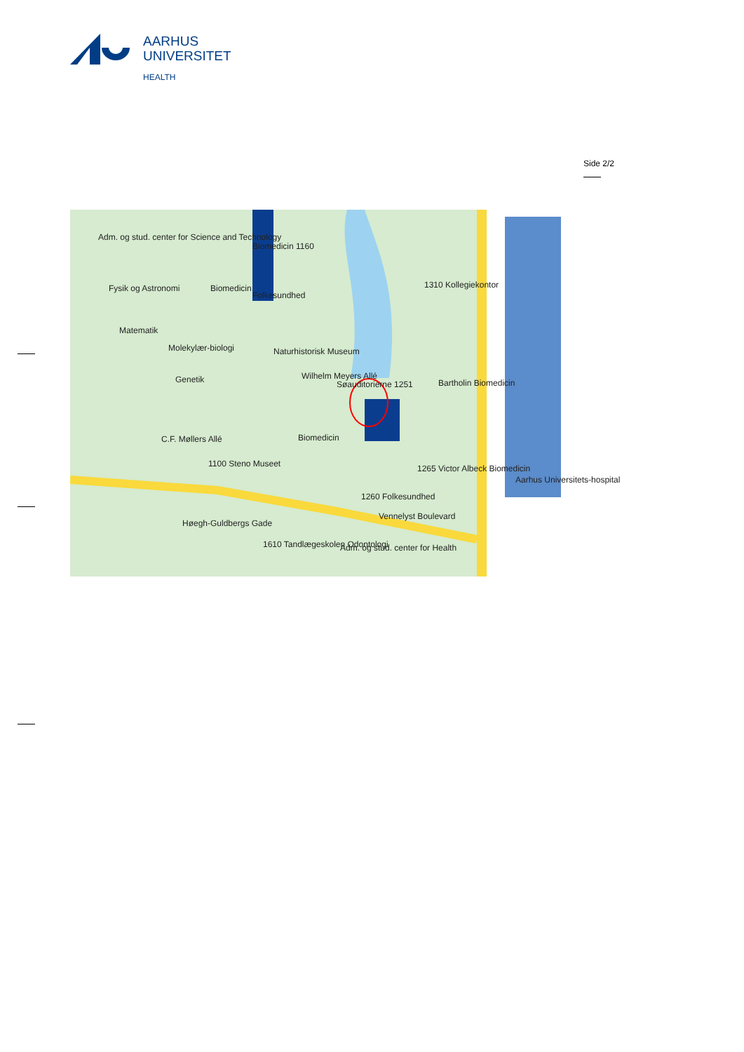AARHUS
UNIVERSITET
HEALTH
Side 2/2
Adm. og stud. center for Science and Technology
Fysik og Astronomi
Matematik
Molekylær-biologi
Genetik
Biomedicin
Biomedicin 1160
Folkesundhed
Naturhistorisk Museum
Wilhelm Meyers Allé
Søauditorierne 1251 Bartholin Biomedicin
Biomedicin
1265 Victor Albeck Biomedicin
1260 Folkesundhed
Vennelyst Boulevard
1100 Steno Museet
1610 Tandlægeskolen Odontologi Adm. og stud. center for Health
Aarhus Universitets-hospital
1310 Kollegiekontor
C.F. Møllers Allé
Høegh-Guldbergs Gade